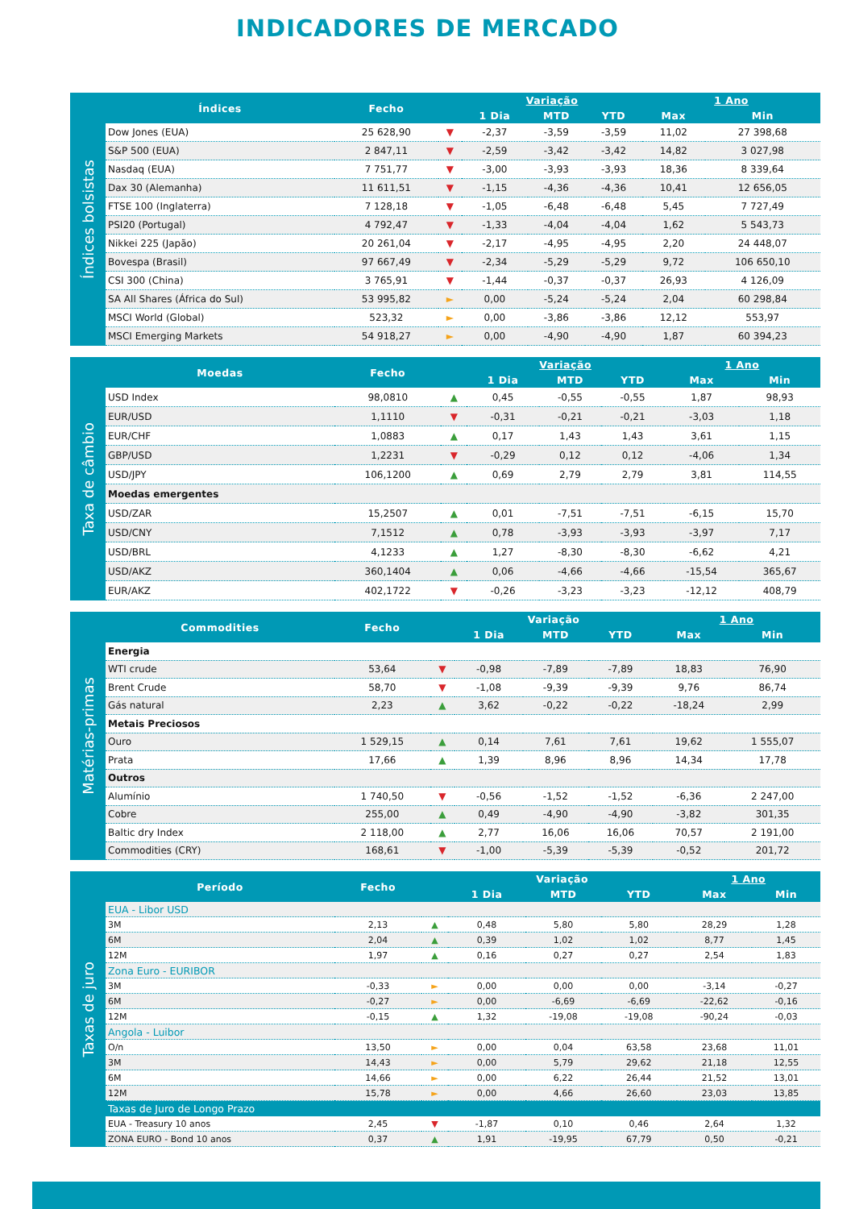INDICADORES DE MERCADO
Índices bolsistas
| Índices | Fecho | | Variação | | | 1 Ano | |
| --- | --- | --- | --- | --- | --- | --- | --- |
| | | | 1 Dia | MTD | YTD | Max | Min |
| Dow Jones (EUA) | 25 628,90 | ▼ | -2,37 | -3,59 | -3,59 | 11,02 | 27 398,68 |
| S&P 500 (EUA) | 2 847,11 | ▼ | -2,59 | -3,42 | -3,42 | 14,82 | 3 027,98 |
| Nasdaq (EUA) | 7 751,77 | ▼ | -3,00 | -3,93 | -3,93 | 18,36 | 8 339,64 |
| Dax 30 (Alemanha) | 11 611,51 | ▼ | -1,15 | -4,36 | -4,36 | 10,41 | 12 656,05 |
| FTSE 100 (Inglaterra) | 7 128,18 | ▼ | -1,05 | -6,48 | -6,48 | 5,45 | 7 727,49 |
| PSI20 (Portugal) | 4 792,47 | ▼ | -1,33 | -4,04 | -4,04 | 1,62 | 5 543,73 |
| Nikkei 225 (Japão) | 20 261,04 | ▼ | -2,17 | -4,95 | -4,95 | 2,20 | 24 448,07 |
| Bovespa (Brasil) | 97 667,49 | ▼ | -2,34 | -5,29 | -5,29 | 9,72 | 106 650,10 |
| CSI 300 (China) | 3 765,91 | ▼ | -1,44 | -0,37 | -0,37 | 26,93 | 4 126,09 |
| SA All Shares (África do Sul) | 53 995,82 | ► | 0,00 | -5,24 | -5,24 | 2,04 | 60 298,84 |
| MSCI World (Global) | 523,32 | ► | 0,00 | -3,86 | -3,86 | 12,12 | 553,97 |
| MSCI Emerging Markets | 54 918,27 | ► | 0,00 | -4,90 | -4,90 | 1,87 | 60 394,23 |
Taxa de câmbio
| Moedas | Fecho | | Variação | | | 1 Ano | |
| --- | --- | --- | --- | --- | --- | --- | --- |
| | | | 1 Dia | MTD | YTD | Max | Min |
| USD Index | 98,0810 | ▲ | 0,45 | -0,55 | -0,55 | 1,87 | 98,93 |
| EUR/USD | 1,1110 | ▼ | -0,31 | -0,21 | -0,21 | -3,03 | 1,18 |
| EUR/CHF | 1,0883 | ▲ | 0,17 | 1,43 | 1,43 | 3,61 | 1,15 |
| GBP/USD | 1,2231 | ▼ | -0,29 | 0,12 | 0,12 | -4,06 | 1,34 |
| USD/JPY | 106,1200 | ▲ | 0,69 | 2,79 | 2,79 | 3,81 | 114,55 |
| Moedas emergentes | | | | | | | |
| USD/ZAR | 15,2507 | ▲ | 0,01 | -7,51 | -7,51 | -6,15 | 15,70 |
| USD/CNY | 7,1512 | ▲ | 0,78 | -3,93 | -3,93 | -3,97 | 7,17 |
| USD/BRL | 4,1233 | ▲ | 1,27 | -8,30 | -8,30 | -6,62 | 4,21 |
| USD/AKZ | 360,1404 | ▲ | 0,06 | -4,66 | -4,66 | -15,54 | 365,67 |
| EUR/AKZ | 402,1722 | ▼ | -0,26 | -3,23 | -3,23 | -12,12 | 408,79 |
Matérias-primas
| Commodities | Fecho | | Variação | | | 1 Ano | |
| --- | --- | --- | --- | --- | --- | --- | --- |
| | | | 1 Dia | MTD | YTD | Max | Min |
| Energia | | | | | | | |
| WTI crude | 53,64 | ▼ | -0,98 | -7,89 | -7,89 | 18,83 | 76,90 |
| Brent Crude | 58,70 | ▼ | -1,08 | -9,39 | -9,39 | 9,76 | 86,74 |
| Gás natural | 2,23 | ▲ | 3,62 | -0,22 | -0,22 | -18,24 | 2,99 |
| Metais Preciosos | | | | | | | |
| Ouro | 1 529,15 | ▲ | 0,14 | 7,61 | 7,61 | 19,62 | 1 555,07 |
| Prata | 17,66 | ▲ | 1,39 | 8,96 | 8,96 | 14,34 | 17,78 |
| Outros | | | | | | | |
| Alumínio | 1 740,50 | ▼ | -0,56 | -1,52 | -1,52 | -6,36 | 2 247,00 |
| Cobre | 255,00 | ▲ | 0,49 | -4,90 | -4,90 | -3,82 | 301,35 |
| Baltic dry Index | 2 118,00 | ▲ | 2,77 | 16,06 | 16,06 | 70,57 | 2 191,00 |
| Commodities (CRY) | 168,61 | ▼ | -1,00 | -5,39 | -5,39 | -0,52 | 201,72 |
Taxas de juro
| Período | Fecho | | Variação | | | 1 Ano | |
| --- | --- | --- | --- | --- | --- | --- | --- |
| | | | 1 Dia | MTD | YTD | Max | Min |
| EUA - Libor USD | | | | | | | |
| 3M | 2,13 | ▲ | 0,48 | 5,80 | 5,80 | 28,29 | 1,28 |
| 6M | 2,04 | ▲ | 0,39 | 1,02 | 1,02 | 8,77 | 1,45 |
| 12M | 1,97 | ▲ | 0,16 | 0,27 | 0,27 | 2,54 | 1,83 |
| Zona Euro - EURIBOR | | | | | | | |
| 3M | -0,33 | ► | 0,00 | 0,00 | 0,00 | -3,14 | -0,27 |
| 6M | -0,27 | ► | 0,00 | -6,69 | -6,69 | -22,62 | -0,16 |
| 12M | -0,15 | ▲ | 1,32 | -19,08 | -19,08 | -90,24 | -0,03 |
| Angola - Luibor | | | | | | | |
| O/n | 13,50 | ► | 0,00 | 0,04 | 63,58 | 23,68 | 11,01 |
| 3M | 14,43 | ► | 0,00 | 5,79 | 29,62 | 21,18 | 12,55 |
| 6M | 14,66 | ► | 0,00 | 6,22 | 26,44 | 21,52 | 13,01 |
| 12M | 15,78 | ► | 0,00 | 4,66 | 26,60 | 23,03 | 13,85 |
| Taxas de Juro de Longo Prazo | | | | | | | |
| EUA - Treasury 10 anos | 2,45 | ▼ | -1,87 | 0,10 | 0,46 | 2,64 | 1,32 |
| ZONA EURO - Bond 10 anos | 0,37 | ▲ | 1,91 | -19,95 | 67,79 | 0,50 | -0,21 |